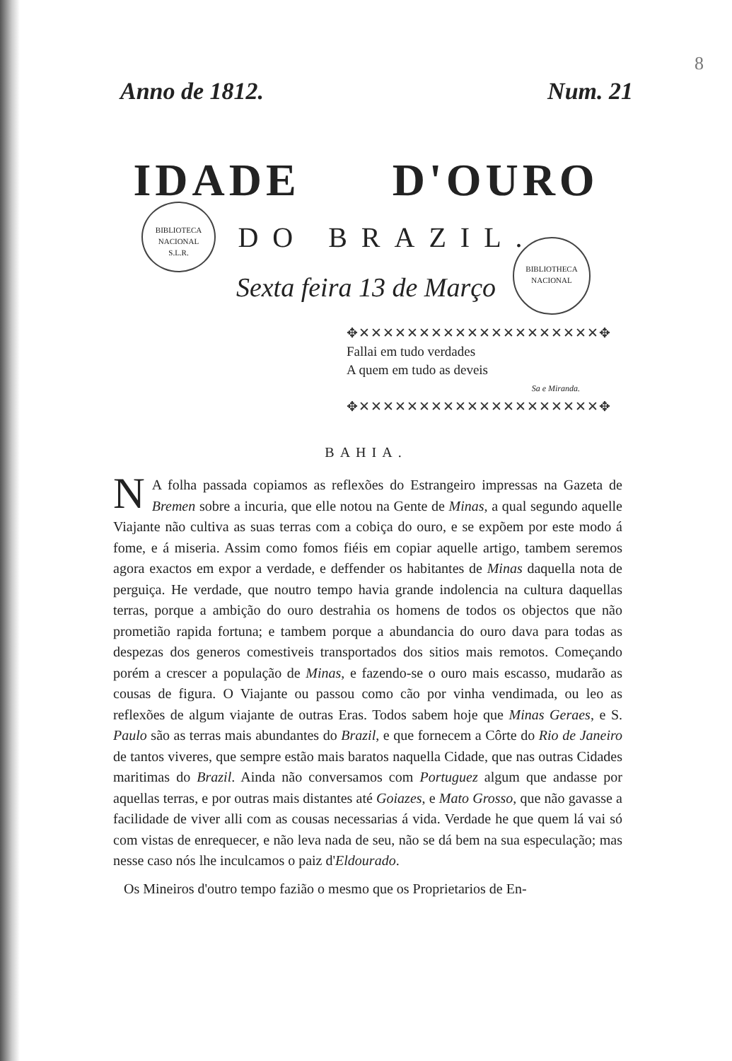8
Anno de 1812. Num. 21
IDADE D'OURO
DO BRAZIL.
Sexta feira 13 de Março
BIBLIOTECA NACIONAL
S.L.R.
BIBLIOTHECA
NACIONAL
✥✕✕✕✕✕✕✕✕✕✕✕✕✕✕✕✕✕✕✕✕✥
Fallai em tudo verdades
A quem em tudo as deveis
Sa e Miranda.
✥✕✕✕✕✕✕✕✕✕✕✕✕✕✕✕✕✕✕✕✕✥
BAHIA.
NA folha passada copiamos as reflexões do Estrangeiro impressas na Gazeta de Bremen sobre a incuria, que elle notou na Gente de Minas, a qual segundo aquelle Viajante não cultiva as suas terras com a cobiça do ouro, e se expõem por este modo á fome, e á miseria. Assim como fomos fiéis em copiar aquelle artigo, tambem seremos agora exactos em expor a verdade, e deffender os habitantes de Minas daquella nota de perguiça. He verdade, que noutro tempo havia grande indolencia na cultura daquellas terras, porque a ambição do ouro destrahia os homens de todos os objectos que não prometião rapida fortuna; e tambem porque a abundancia do ouro dava para todas as despezas dos generos comestiveis transportados dos sitios mais remotos. Começando porém a crescer a população de Minas, e fazendo-se o ouro mais escasso, mudarão as cousas de figura. O Viajante ou passou como cão por vinha vendimada, ou leo as reflexões de algum viajante de outras Eras. Todos sabem hoje que Minas Geraes, e S. Paulo são as terras mais abundantes do Brazil, e que fornecem a Côrte do Rio de Janeiro de tantos viveres, que sempre estão mais baratos naquella Cidade, que nas outras Cidades maritimas do Brazil. Ainda não conversamos com Portuguez algum que andasse por aquellas terras, e por outras mais distantes até Goiazes, e Mato Grosso, que não gavasse a facilidade de viver alli com as cousas necessarias á vida. Verdade he que quem lá vai só com vistas de enrequecer, e não leva nada de seu, não se dá bem na sua especulação; mas nesse caso nós lhe inculcamos o paiz d'Eldourado.
Os Mineiros d'outro tempo fazião o mesmo que os Proprietarios de En-